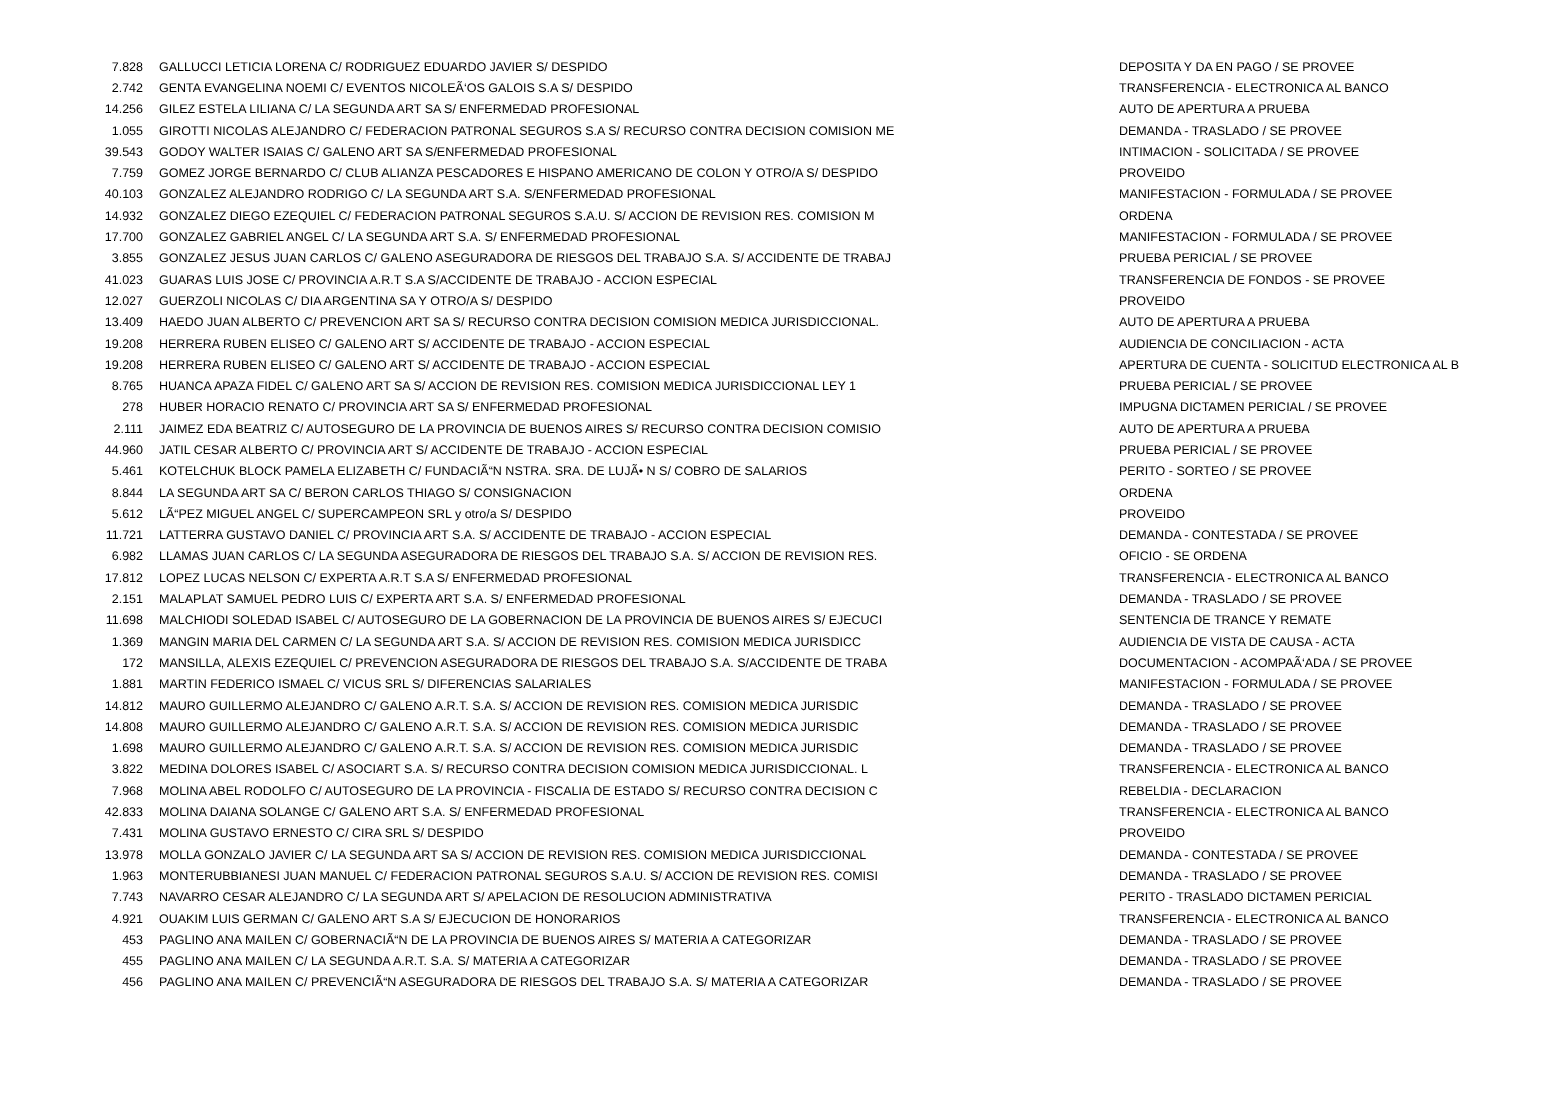| 7.828 | GALLUCCI LETICIA LORENA C/ RODRIGUEZ EDUARDO JAVIER S/ DESPIDO | DEPOSITA Y DA EN PAGO / SE PROVEE |
| 2.742 | GENTA EVANGELINA NOEMI C/ EVENTOS NICOLEÃ‘OS GALOIS S.A S/ DESPIDO | TRANSFERENCIA - ELECTRONICA AL BANCO |
| 14.256 | GILEZ ESTELA LILIANA C/ LA SEGUNDA ART SA S/ ENFERMEDAD PROFESIONAL | AUTO DE APERTURA A PRUEBA |
| 1.055 | GIROTTI NICOLAS ALEJANDRO C/ FEDERACION PATRONAL SEGUROS S.A S/ RECURSO CONTRA DECISION COMISION ME | DEMANDA - TRASLADO / SE PROVEE |
| 39.543 | GODOY WALTER ISAIAS C/ GALENO ART SA S/ENFERMEDAD PROFESIONAL | INTIMACION - SOLICITADA / SE PROVEE |
| 7.759 | GOMEZ JORGE BERNARDO C/ CLUB ALIANZA PESCADORES E HISPANO AMERICANO DE COLON Y OTRO/A S/ DESPIDO | PROVEIDO |
| 40.103 | GONZALEZ ALEJANDRO RODRIGO C/ LA SEGUNDA ART S.A. S/ENFERMEDAD PROFESIONAL | MANIFESTACION - FORMULADA / SE PROVEE |
| 14.932 | GONZALEZ DIEGO EZEQUIEL C/ FEDERACION PATRONAL SEGUROS S.A.U. S/ ACCION DE REVISION RES. COMISION M | ORDENA |
| 17.700 | GONZALEZ GABRIEL ANGEL C/ LA SEGUNDA ART S.A. S/ ENFERMEDAD PROFESIONAL | MANIFESTACION - FORMULADA / SE PROVEE |
| 3.855 | GONZALEZ JESUS JUAN CARLOS C/ GALENO ASEGURADORA DE RIESGOS DEL TRABAJO S.A. S/ ACCIDENTE DE TRABAJ | PRUEBA PERICIAL / SE PROVEE |
| 41.023 | GUARAS LUIS JOSE C/ PROVINCIA A.R.T S.A S/ACCIDENTE DE TRABAJO - ACCION ESPECIAL | TRANSFERENCIA DE FONDOS - SE PROVEE |
| 12.027 | GUERZOLI NICOLAS C/ DIA ARGENTINA SA Y OTRO/A S/ DESPIDO | PROVEIDO |
| 13.409 | HAEDO JUAN ALBERTO C/ PREVENCION ART SA S/ RECURSO CONTRA DECISION COMISION MEDICA JURISDICCIONAL. | AUTO DE APERTURA A PRUEBA |
| 19.208 | HERRERA RUBEN ELISEO C/ GALENO ART S/ ACCIDENTE DE TRABAJO - ACCION ESPECIAL | AUDIENCIA DE CONCILIACION - ACTA |
| 19.208 | HERRERA RUBEN ELISEO C/ GALENO ART S/ ACCIDENTE DE TRABAJO - ACCION ESPECIAL | APERTURA DE CUENTA - SOLICITUD ELECTRONICA AL B |
| 8.765 | HUANCA APAZA FIDEL C/ GALENO ART SA S/ ACCION DE REVISION RES. COMISION MEDICA JURISDICCIONAL LEY 1 | PRUEBA PERICIAL / SE PROVEE |
| 278 | HUBER HORACIO RENATO C/ PROVINCIA ART SA S/ ENFERMEDAD PROFESIONAL | IMPUGNA DICTAMEN PERICIAL / SE PROVEE |
| 2.111 | JAIMEZ EDA BEATRIZ C/ AUTOSEGURO DE LA PROVINCIA DE BUENOS AIRES S/ RECURSO CONTRA DECISION COMISIO | AUTO DE APERTURA A PRUEBA |
| 44.960 | JATIL CESAR ALBERTO C/ PROVINCIA ART S/ ACCIDENTE DE TRABAJO - ACCION ESPECIAL | PRUEBA PERICIAL / SE PROVEE |
| 5.461 | KOTELCHUK BLOCK PAMELA ELIZABETH C/ FUNDACIÃ“N NSTRA. SRA. DE LUJÃ• N S/ COBRO DE SALARIOS | PERITO - SORTEO / SE PROVEE |
| 8.844 | LA SEGUNDA ART SA C/ BERON CARLOS THIAGO S/ CONSIGNACION | ORDENA |
| 5.612 | LÃ“PEZ MIGUEL ANGEL C/ SUPERCAMPEON SRL y otro/a S/ DESPIDO | PROVEIDO |
| 11.721 | LATTERRA GUSTAVO DANIEL C/ PROVINCIA ART S.A. S/ ACCIDENTE DE TRABAJO - ACCION ESPECIAL | DEMANDA - CONTESTADA / SE PROVEE |
| 6.982 | LLAMAS JUAN CARLOS C/ LA SEGUNDA ASEGURADORA DE RIESGOS DEL TRABAJO S.A. S/ ACCION DE REVISION RES. | OFICIO - SE ORDENA |
| 17.812 | LOPEZ LUCAS NELSON C/ EXPERTA A.R.T S.A S/ ENFERMEDAD PROFESIONAL | TRANSFERENCIA - ELECTRONICA AL BANCO |
| 2.151 | MALAPLAT SAMUEL PEDRO LUIS C/ EXPERTA ART S.A. S/ ENFERMEDAD PROFESIONAL | DEMANDA - TRASLADO / SE PROVEE |
| 11.698 | MALCHIODI SOLEDAD ISABEL C/ AUTOSEGURO DE LA GOBERNACION DE LA PROVINCIA DE BUENOS AIRES S/ EJECUCI | SENTENCIA DE TRANCE Y REMATE |
| 1.369 | MANGIN MARIA DEL CARMEN C/ LA SEGUNDA ART S.A. S/ ACCION DE REVISION RES. COMISION MEDICA JURISDICC | AUDIENCIA DE VISTA DE CAUSA - ACTA |
| 172 | MANSILLA, ALEXIS EZEQUIEL C/ PREVENCION ASEGURADORA DE RIESGOS DEL TRABAJO S.A. S/ACCIDENTE DE TRABA | DOCUMENTACION - ACOMPAÃ‘ADA / SE PROVEE |
| 1.881 | MARTIN FEDERICO ISMAEL C/ VICUS SRL S/ DIFERENCIAS SALARIALES | MANIFESTACION - FORMULADA / SE PROVEE |
| 14.812 | MAURO GUILLERMO ALEJANDRO C/ GALENO A.R.T. S.A. S/ ACCION DE REVISION RES. COMISION MEDICA JURISDIC | DEMANDA - TRASLADO / SE PROVEE |
| 14.808 | MAURO GUILLERMO ALEJANDRO C/ GALENO A.R.T. S.A. S/ ACCION DE REVISION RES. COMISION MEDICA JURISDIC | DEMANDA - TRASLADO / SE PROVEE |
| 1.698 | MAURO GUILLERMO ALEJANDRO C/ GALENO A.R.T. S.A. S/ ACCION DE REVISION RES. COMISION MEDICA JURISDIC | DEMANDA - TRASLADO / SE PROVEE |
| 3.822 | MEDINA DOLORES ISABEL C/ ASOCIART S.A. S/ RECURSO CONTRA DECISION COMISION MEDICA JURISDICCIONAL. L | TRANSFERENCIA - ELECTRONICA AL BANCO |
| 7.968 | MOLINA ABEL RODOLFO C/ AUTOSEGURO DE LA PROVINCIA - FISCALIA DE ESTADO S/ RECURSO CONTRA DECISION C | REBELDIA - DECLARACION |
| 42.833 | MOLINA DAIANA SOLANGE C/ GALENO ART S.A. S/ ENFERMEDAD PROFESIONAL | TRANSFERENCIA - ELECTRONICA AL BANCO |
| 7.431 | MOLINA GUSTAVO ERNESTO C/ CIRA SRL S/ DESPIDO | PROVEIDO |
| 13.978 | MOLLA GONZALO JAVIER C/ LA SEGUNDA ART SA S/ ACCION DE REVISION RES. COMISION MEDICA JURISDICCIONAL | DEMANDA - CONTESTADA / SE PROVEE |
| 1.963 | MONTERUBBIANESI JUAN MANUEL C/ FEDERACION PATRONAL SEGUROS S.A.U. S/ ACCION DE REVISION RES. COMISI | DEMANDA - TRASLADO / SE PROVEE |
| 7.743 | NAVARRO CESAR ALEJANDRO C/ LA SEGUNDA ART S/ APELACION DE RESOLUCION ADMINISTRATIVA | PERITO - TRASLADO DICTAMEN PERICIAL |
| 4.921 | OUAKIM LUIS GERMAN C/ GALENO ART S.A S/ EJECUCION DE HONORARIOS | TRANSFERENCIA - ELECTRONICA AL BANCO |
| 453 | PAGLINO ANA MAILEN C/ GOBERNACIÃ“N DE LA PROVINCIA DE BUENOS AIRES S/ MATERIA A CATEGORIZAR | DEMANDA - TRASLADO / SE PROVEE |
| 455 | PAGLINO ANA MAILEN C/ LA SEGUNDA A.R.T. S.A. S/ MATERIA A CATEGORIZAR | DEMANDA - TRASLADO / SE PROVEE |
| 456 | PAGLINO ANA MAILEN C/ PREVENCIÃ“N ASEGURADORA DE RIESGOS DEL TRABAJO S.A. S/ MATERIA A CATEGORIZAR | DEMANDA - TRASLADO / SE PROVEE |